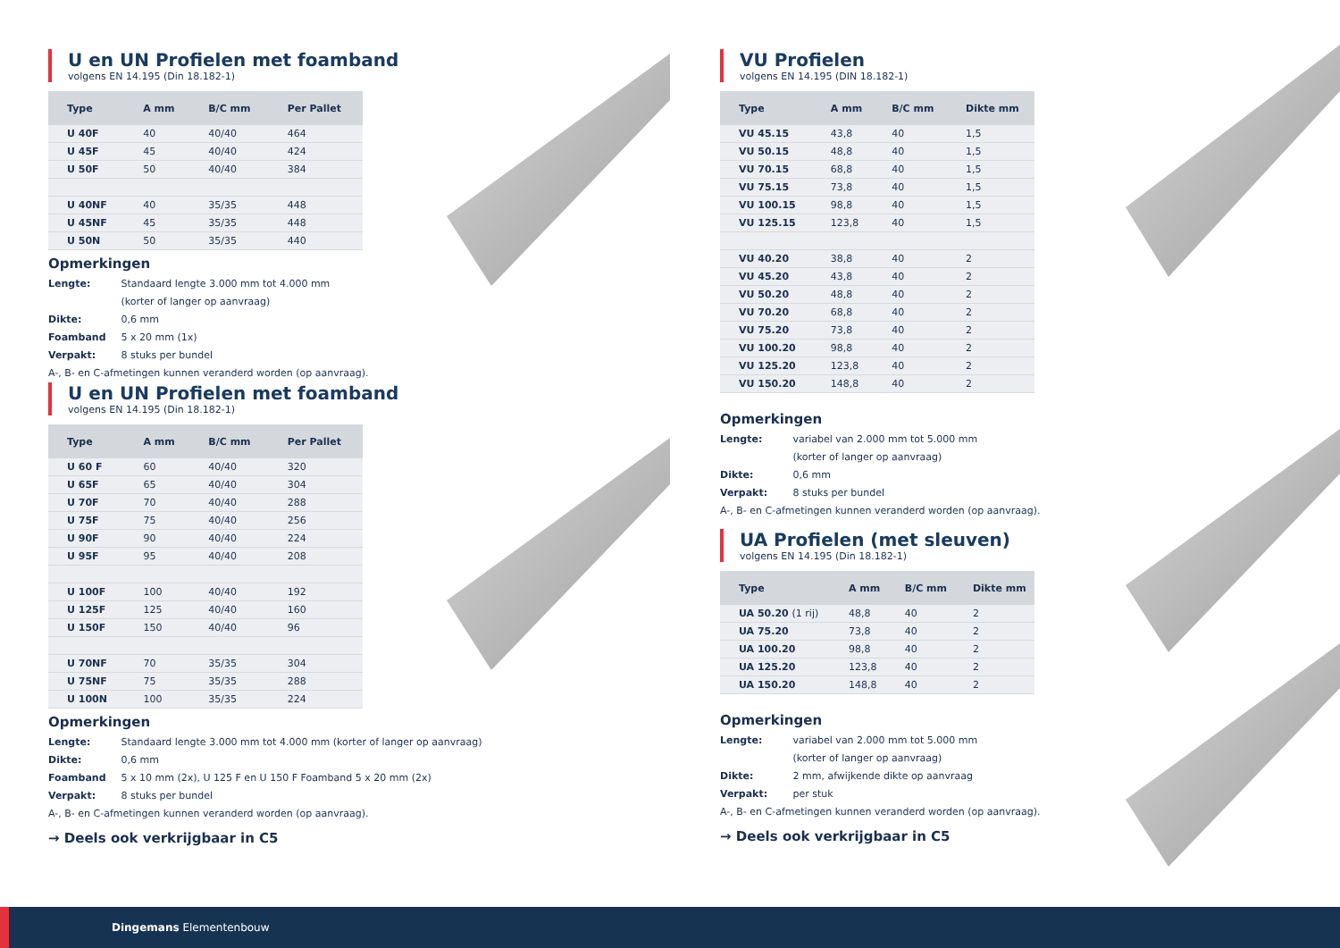U en UN Profielen met foamband
volgens EN 14.195 (Din 18.182-1)
| Type | A mm | B/C mm | Per Pallet |
| --- | --- | --- | --- |
| U 40F | 40 | 40/40 | 464 |
| U 45F | 45 | 40/40 | 424 |
| U 50F | 50 | 40/40 | 384 |
| U 40NF | 40 | 35/35 | 448 |
| U 45NF | 45 | 35/35 | 448 |
| U 50N | 50 | 35/35 | 440 |
Opmerkingen
Lengte: Standaard lengte 3.000 mm tot 4.000 mm
(korter of langer op aanvraag)
Dikte: 0,6 mm
Foamband 5 x 20 mm (1x)
Verpakt: 8 stuks per bundel
A-, B- en C-afmetingen kunnen veranderd worden (op aanvraag).
U en UN Profielen met foamband
volgens EN 14.195 (Din 18.182-1)
| Type | A mm | B/C mm | Per Pallet |
| --- | --- | --- | --- |
| U 60 F | 60 | 40/40 | 320 |
| U 65F | 65 | 40/40 | 304 |
| U 70F | 70 | 40/40 | 288 |
| U 75F | 75 | 40/40 | 256 |
| U 90F | 90 | 40/40 | 224 |
| U 95F | 95 | 40/40 | 208 |
| U 100F | 100 | 40/40 | 192 |
| U 125F | 125 | 40/40 | 160 |
| U 150F | 150 | 40/40 | 96 |
| U 70NF | 70 | 35/35 | 304 |
| U 75NF | 75 | 35/35 | 288 |
| U 100N | 100 | 35/35 | 224 |
Opmerkingen
Lengte: Standaard lengte 3.000 mm tot 4.000 mm (korter of langer op aanvraag)
Dikte: 0,6 mm
Foamband 5 x 10 mm (2x), U 125 F en U 150 F Foamband 5 x 20 mm (2x)
Verpakt: 8 stuks per bundel
A-, B- en C-afmetingen kunnen veranderd worden (op aanvraag).
→ Deels ook verkrijgbaar in C5
VU Profielen
volgens EN 14.195 (DIN 18.182-1)
| Type | A mm | B/C mm | Dikte mm |
| --- | --- | --- | --- |
| VU 45.15 | 43,8 | 40 | 1,5 |
| VU 50.15 | 48,8 | 40 | 1,5 |
| VU 70.15 | 68,8 | 40 | 1,5 |
| VU 75.15 | 73,8 | 40 | 1,5 |
| VU 100.15 | 98,8 | 40 | 1,5 |
| VU 125.15 | 123,8 | 40 | 1,5 |
| VU 40.20 | 38,8 | 40 | 2 |
| VU 45.20 | 43,8 | 40 | 2 |
| VU 50.20 | 48,8 | 40 | 2 |
| VU 70.20 | 68,8 | 40 | 2 |
| VU 75.20 | 73,8 | 40 | 2 |
| VU 100.20 | 98,8 | 40 | 2 |
| VU 125.20 | 123,8 | 40 | 2 |
| VU 150.20 | 148,8 | 40 | 2 |
Opmerkingen
Lengte: variabel van 2.000 mm tot 5.000 mm
(korter of langer op aanvraag)
Dikte: 0,6 mm
Verpakt: 8 stuks per bundel
A-, B- en C-afmetingen kunnen veranderd worden (op aanvraag).
UA Profielen (met sleuven)
volgens EN 14.195 (Din 18.182-1)
| Type | A mm | B/C mm | Dikte mm |
| --- | --- | --- | --- |
| UA 50.20 (1 rij) | 48,8 | 40 | 2 |
| UA 75.20 | 73,8 | 40 | 2 |
| UA 100.20 | 98,8 | 40 | 2 |
| UA 125.20 | 123,8 | 40 | 2 |
| UA 150.20 | 148,8 | 40 | 2 |
Opmerkingen
Lengte: variabel van 2.000 mm tot 5.000 mm
(korter of langer op aanvraag)
Dikte: 2 mm, afwijkende dikte op aanvraag
Verpakt: per stuk
A-, B- en C-afmetingen kunnen veranderd worden (op aanvraag).
→ Deels ook verkrijgbaar in C5
Dingemans Elementenbouw